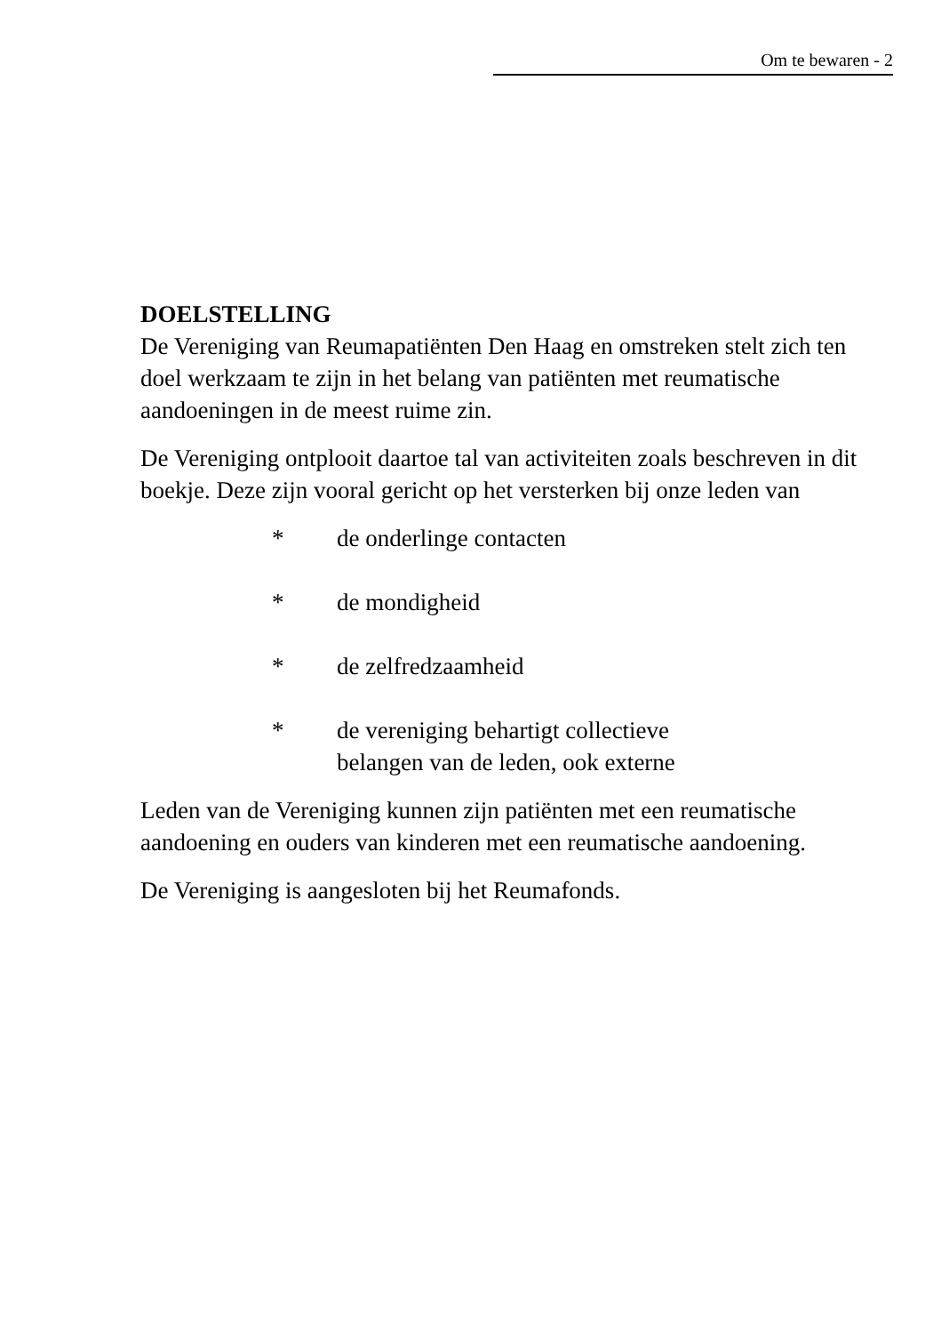Om te bewaren - 2
DOELSTELLING
De Vereniging van Reumapatiënten Den Haag en omstreken stelt zich ten doel werkzaam te zijn in het belang van patiënten met reumatische aandoeningen in de meest ruime zin.
De Vereniging ontplooit daartoe tal van activiteiten zoals beschreven in dit boekje. Deze zijn vooral gericht op het versterken bij onze leden van
* de onderlinge contacten
* de mondigheid
* de zelfredzaamheid
* de vereniging behartigt collectieve
belangen van de leden, ook externe
Leden van de Vereniging kunnen zijn patiënten met een reumatische aandoening en ouders van kinderen met een reumatische aandoening.
De Vereniging is aangesloten bij het Reumafonds.